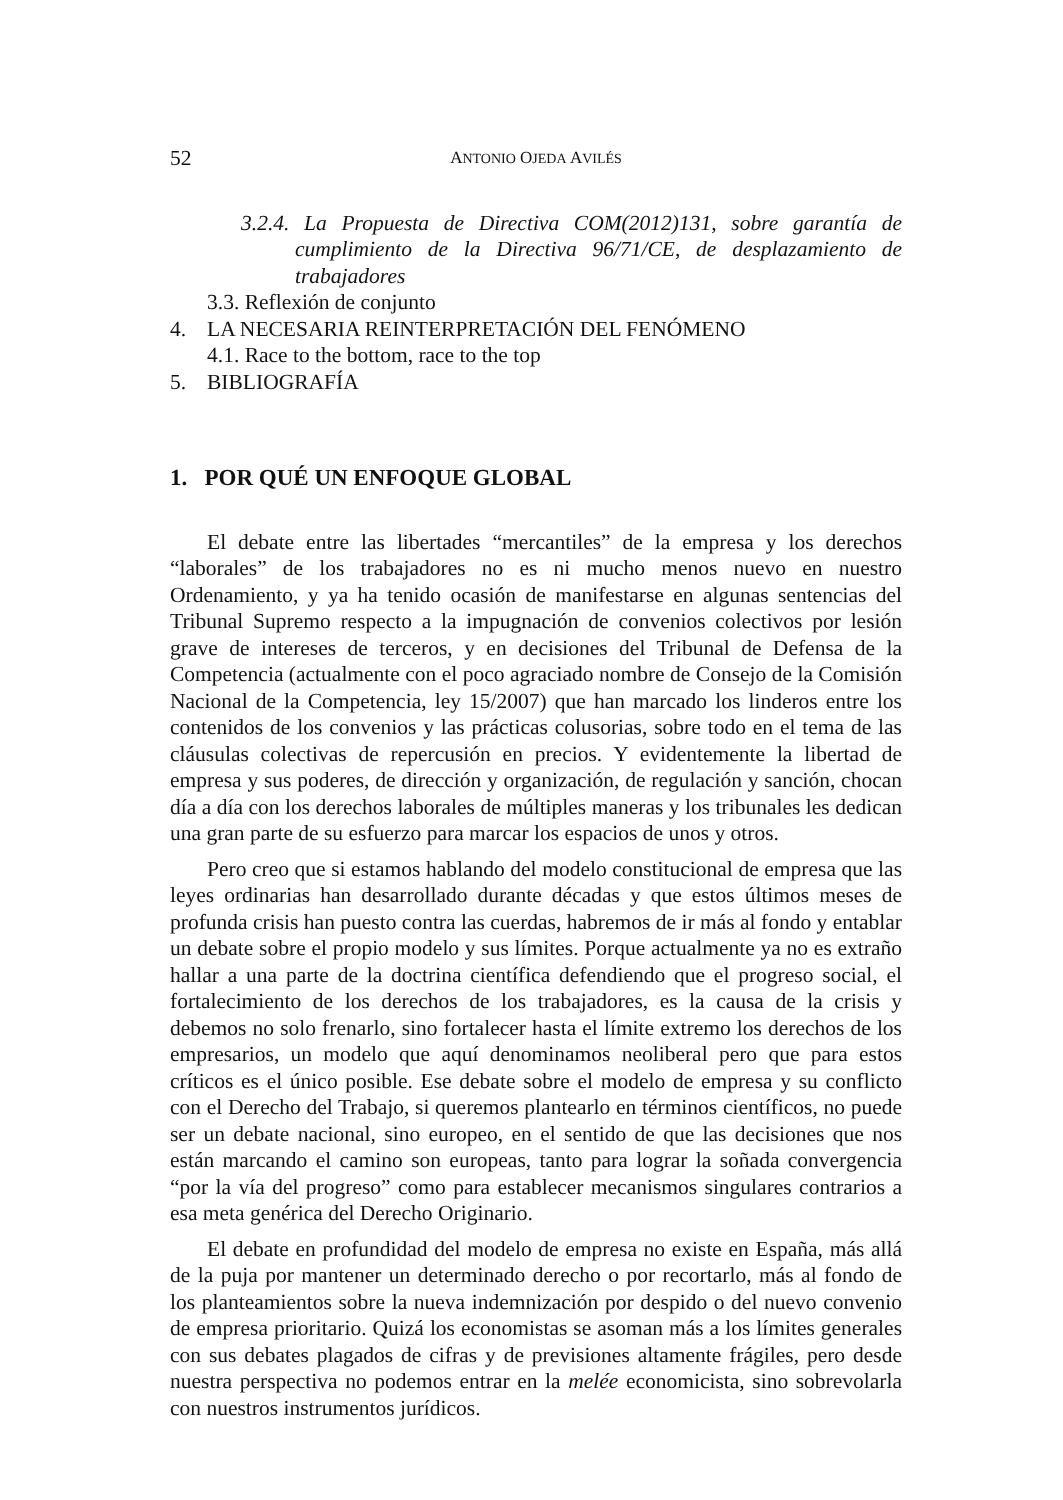52 ANTONIO OJEDA AVILÉS
3.2.4. La Propuesta de Directiva COM(2012)131, sobre garantía de cumplimiento de la Directiva 96/71/CE, de desplazamiento de trabajadores
3.3. Reflexión de conjunto
4. LA NECESARIA REINTERPRETACIÓN DEL FENÓMENO
4.1. Race to the bottom, race to the top
5. BIBLIOGRAFÍA
1. POR QUÉ UN ENFOQUE GLOBAL
El debate entre las libertades “mercantiles” de la empresa y los derechos “laborales” de los trabajadores no es ni mucho menos nuevo en nuestro Ordenamiento, y ya ha tenido ocasión de manifestarse en algunas sentencias del Tribunal Supremo respecto a la impugnación de convenios colectivos por lesión grave de intereses de terceros, y en decisiones del Tribunal de Defensa de la Competencia (actualmente con el poco agraciado nombre de Consejo de la Comisión Nacional de la Competencia, ley 15/2007) que han marcado los linderos entre los contenidos de los convenios y las prácticas colusorias, sobre todo en el tema de las cláusulas colectivas de repercusión en precios. Y evidentemente la libertad de empresa y sus poderes, de dirección y organización, de regulación y sanción, chocan día a día con los derechos laborales de múltiples maneras y los tribunales les dedican una gran parte de su esfuerzo para marcar los espacios de unos y otros.
Pero creo que si estamos hablando del modelo constitucional de empresa que las leyes ordinarias han desarrollado durante décadas y que estos últimos meses de profunda crisis han puesto contra las cuerdas, habremos de ir más al fondo y entablar un debate sobre el propio modelo y sus límites. Porque actualmente ya no es extraño hallar a una parte de la doctrina científica defendiendo que el progreso social, el fortalecimiento de los derechos de los trabajadores, es la causa de la crisis y debemos no solo frenarlo, sino fortalecer hasta el límite extremo los derechos de los empresarios, un modelo que aquí denominamos neoliberal pero que para estos críticos es el único posible. Ese debate sobre el modelo de empresa y su conflicto con el Derecho del Trabajo, si queremos plantearlo en términos científicos, no puede ser un debate nacional, sino europeo, en el sentido de que las decisiones que nos están marcando el camino son europeas, tanto para lograr la soñada convergencia “por la vía del progreso” como para establecer mecanismos singulares contrarios a esa meta genérica del Derecho Originario.
El debate en profundidad del modelo de empresa no existe en España, más allá de la puja por mantener un determinado derecho o por recortarlo, más al fondo de los planteamientos sobre la nueva indemnización por despido o del nuevo convenio de empresa prioritario. Quizá los economistas se asoman más a los límites generales con sus debates plagados de cifras y de previsiones altamente frágiles, pero desde nuestra perspectiva no podemos entrar en la melée economicista, sino sobrevolarla con nuestros instrumentos jurídicos.